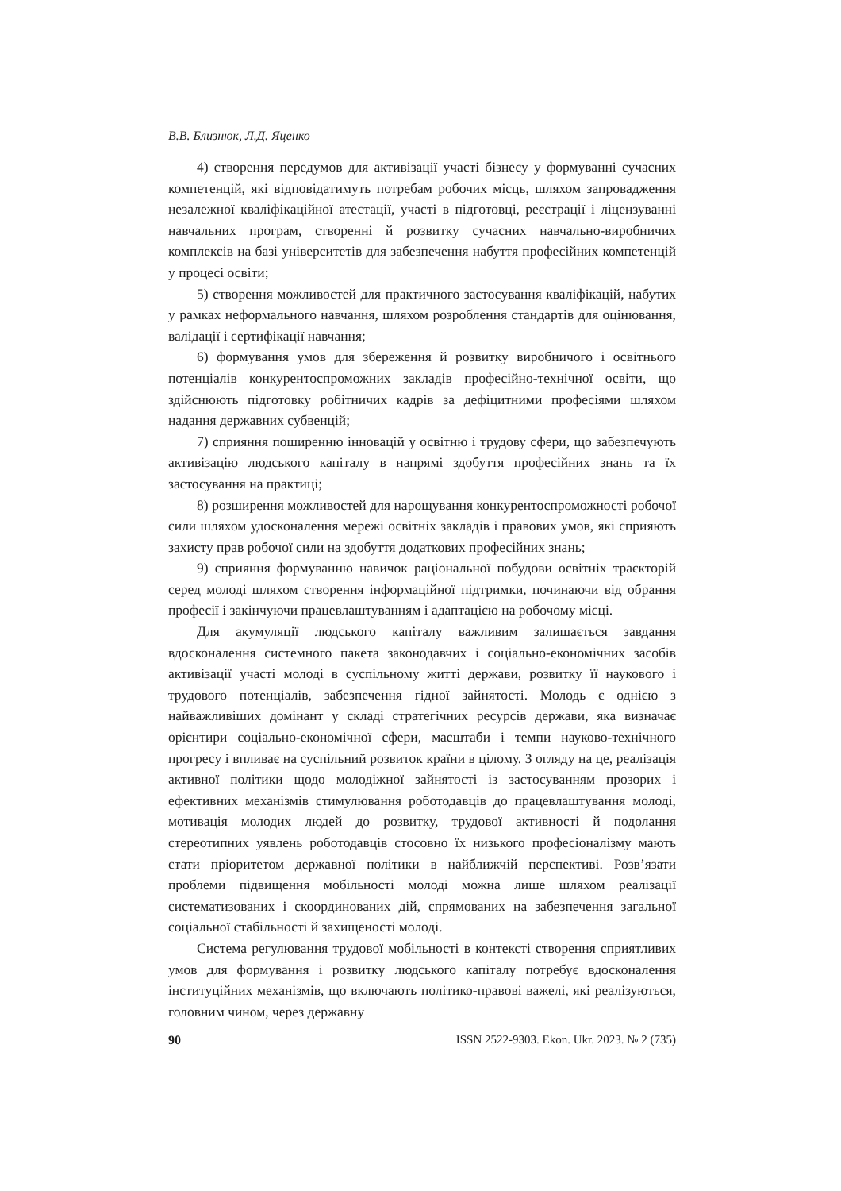В.В. Близнюк, Л.Д. Яценко
4) створення передумов для активізації участі бізнесу у формуванні сучасних компетенцій, які відповідатимуть потребам робочих місць, шляхом запровадження незалежної кваліфікаційної атестації, участі в підготовці, реєстрації і ліцензуванні навчальних програм, створенні й розвитку сучасних навчально-виробничих комплексів на базі університетів для забезпечення набуття професійних компетенцій у процесі освіти;
5) створення можливостей для практичного застосування кваліфікацій, набутих у рамках неформального навчання, шляхом розроблення стандартів для оцінювання, валідації і сертифікації навчання;
6) формування умов для збереження й розвитку виробничого і освітнього потенціалів конкурентоспроможних закладів професійно-технічної освіти, що здійснюють підготовку робітничих кадрів за дефіцитними професіями шляхом надання державних субвенцій;
7) сприяння поширенню інновацій у освітню і трудову сфери, що забезпечують активізацію людського капіталу в напрямі здобуття професійних знань та їх застосування на практиці;
8) розширення можливостей для нарощування конкурентоспроможності робочої сили шляхом удосконалення мережі освітніх закладів і правових умов, які сприяють захисту прав робочої сили на здобуття додаткових професійних знань;
9) сприяння формуванню навичок раціональної побудови освітніх траєкторій серед молоді шляхом створення інформаційної підтримки, починаючи від обрання професії і закінчуючи працевлаштуванням і адаптацією на робочому місці.
Для акумуляції людського капіталу важливим залишається завдання вдосконалення системного пакета законодавчих і соціально-економічних засобів активізації участі молоді в суспільному житті держави, розвитку її наукового і трудового потенціалів, забезпечення гідної зайнятості. Молодь є однією з найважливіших домінант у складі стратегічних ресурсів держави, яка визначає орієнтири соціально-економічної сфери, масштаби і темпи науково-технічного прогресу і впливає на суспільний розвиток країни в цілому. З огляду на це, реалізація активної політики щодо молодіжної зайнятості із застосуванням прозорих і ефективних механізмів стимулювання роботодавців до працевлаштування молоді, мотивація молодих людей до розвитку, трудової активності й подолання стереотипних уявлень роботодавців стосовно їх низького професіоналізму мають стати пріоритетом державної політики в найближчій перспективі. Розв’язати проблеми підвищення мобільності молоді можна лише шляхом реалізації систематизованих і скоординованих дій, спрямованих на забезпечення загальної соціальної стабільності й захищеності молоді.
Система регулювання трудової мобільності в контексті створення сприятливих умов для формування і розвитку людського капіталу потребує вдосконалення інституційних механізмів, що включають політико-правові важелі, які реалізуються, головним чином, через державну
90 ISSN 2522-9303. Ekon. Ukr. 2023. № 2 (735)